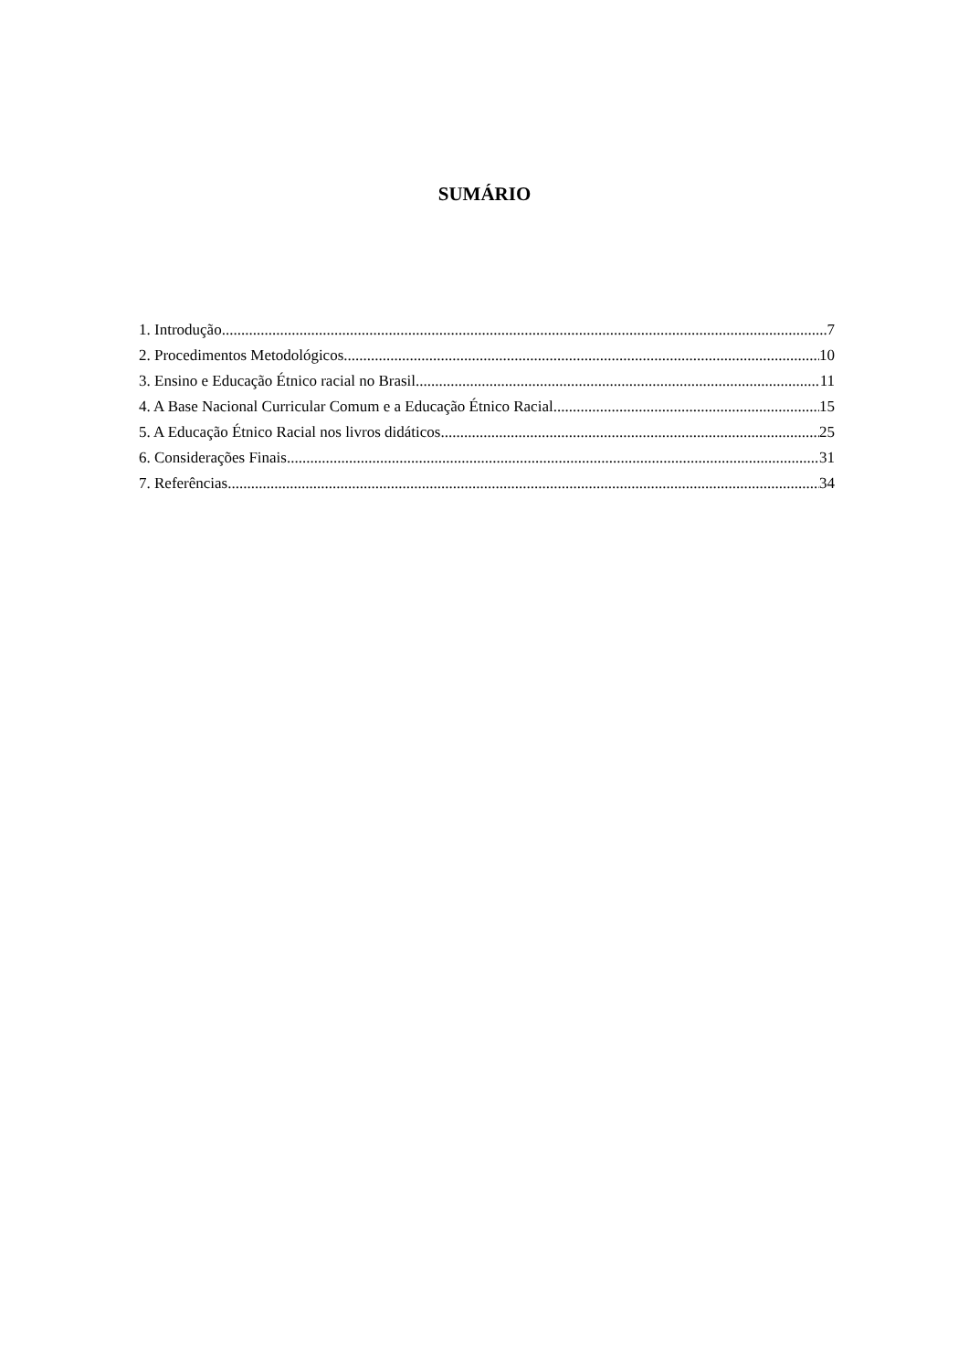SUMÁRIO
1. Introdução 7
2. Procedimentos Metodológicos 10
3. Ensino e Educação Étnico racial no Brasil 11
4. A Base Nacional Curricular Comum e a Educação Étnico Racial 15
5. A Educação Étnico Racial nos livros didáticos. 25
6. Considerações Finais 31
7. Referências 34